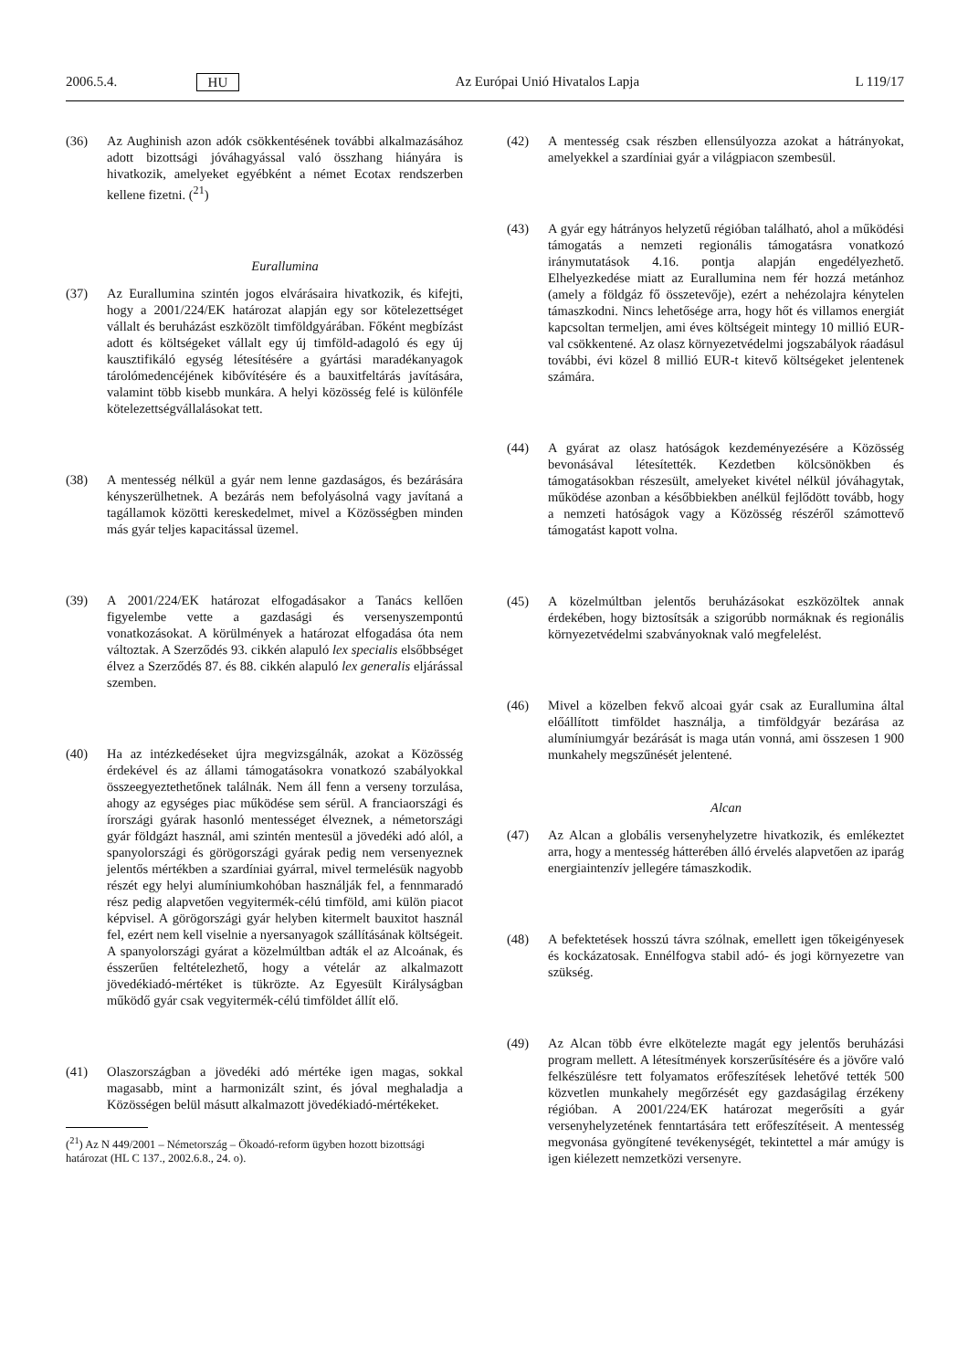2006.5.4. HU Az Európai Unió Hivatalos Lapja L 119/17
(36) Az Aughinish azon adók csökkentésének további alkalmazásához adott bizottsági jóváhagyással való összhang hiányára is hivatkozik, amelyeket egyébként a német Ecotax rendszerben kellene fizetni. (<sup>21</sup>)
Eurallumina
(37) Az Eurallumina szintén jogos elvárásaira hivatkozik, és kifejti, hogy a 2001/224/EK határozat alapján egy sor kötelezettséget vállalt és beruházást eszközölt timföldgyárában. Főként megbízást adott és költségeket vállalt egy új timföld-adagoló és egy új kausztifikáló egység létesítésére a gyártási maradékanyagok tárolómedencéjének kibővítésére és a bauxitfeltárás javítására, valamint több kisebb munkára. A helyi közösség felé is különféle kötelezettségvállalásokat tett.
(38) A mentesség nélkül a gyár nem lenne gazdaságos, és bezárására kényszerülhetnek. A bezárás nem befolyásolná vagy javítaná a tagállamok közötti kereskedelmet, mivel a Közösségben minden más gyár teljes kapacitással üzemel.
(39) A 2001/224/EK határozat elfogadásakor a Tanács kellően figyelembe vette a gazdasági és versenyszempontú vonatkozásokat. A körülmények a határozat elfogadása óta nem változtak. A Szerződés 93. cikkén alapuló lex specialis elsőbbséget élvez a Szerződés 87. és 88. cikkén alapuló lex generalis eljárással szemben.
(40) Ha az intézkedéseket újra megvizsgálnák, azokat a Közösség érdekével és az állami támogatásokra vonatkozó szabályokkal összeegyeztethetőnek találnák. Nem áll fenn a verseny torzulása, ahogy az egységes piac működése sem sérül. A franciaországi és írországi gyárak hasonló mentességet élveznek, a németországi gyár földgázt használ, ami szintén mentesül a jövedéki adó alól, a spanyolországi és görögországi gyárak pedig nem versenyeznek jelentős mértékben a szardíniai gyárral, mivel termelésük nagyobb részét egy helyi alumíniumkohóban használják fel, a fennmaradó rész pedig alapvetően vegyitermék-célú timföld, ami külön piacot képvisel. A görögországi gyár helyben kitermelt bauxitot használ fel, ezért nem kell viselnie a nyersanyagok szállításának költségeit. A spanyolországi gyárat a közelmúltban adták el az Alcoának, és ésszerűen feltételezhető, hogy a vételár az alkalmazott jövedékiadó-mértéket is tükrözte. Az Egyesült Királyságban működő gyár csak vegyitermék-célú timföldet állít elő.
(41) Olaszországban a jövedéki adó mértéke igen magas, sokkal magasabb, mint a harmonizált szint, és jóval meghaladja a Közösségen belül másutt alkalmazott jövedékiadó-mértékeket.
(<sup>21</sup>) Az N 449/2001 – Németország – Ökoadó-reform ügyben hozott bizottsági határozat (HL C 137., 2002.6.8., 24. o).
(42) A mentesség csak részben ellensúlyozza azokat a hátrányokat, amelyekkel a szardíniai gyár a világpiacon szembesül.
(43) A gyár egy hátrányos helyzetű régióban található, ahol a működési támogatás a nemzeti regionális támogatásra vonatkozó iránymutatások 4.16. pontja alapján engedélyezhető. Elhelyezkedése miatt az Eurallumina nem fér hozzá metánhoz (amely a földgáz fő összetevője), ezért a nehézolajra kénytelen támaszkodni. Nincs lehetősége arra, hogy hőt és villamos energiát kapcsoltan termeljen, ami éves költségeit mintegy 10 millió EUR-val csökkentené. Az olasz környezetvédelmi jogszabályok ráadásul további, évi közel 8 millió EUR-t kitevő költségeket jelentenek számára.
(44) A gyárat az olasz hatóságok kezdeményezésére a Közösség bevonásával létesítették. Kezdetben kölcsönökben és támogatásokban részesült, amelyeket kivétel nélkül jóváhagytak, működése azonban a későbbiekben anélkül fejlődött tovább, hogy a nemzeti hatóságok vagy a Közösség részéről számottevő támogatást kapott volna.
(45) A közelmúltban jelentős beruházásokat eszközöltek annak érdekében, hogy biztosítsák a szigorúbb normáknak és regionális környezetvédelmi szabványoknak való megfelelést.
(46) Mivel a közelben fekvő alcoai gyár csak az Eurallumina által előállított timföldet használja, a timföldgyár bezárása az alumíniumgyár bezárását is maga után vonná, ami összesen 1 900 munkahely megszűnését jelentené.
Alcan
(47) Az Alcan a globális versenyhelyzetre hivatkozik, és emlékeztet arra, hogy a mentesség hátterében álló érvelés alapvetően az iparág energiaintenzív jellegére támaszkodik.
(48) A befektetések hosszú távra szólnak, emellett igen tőkeigényesek és kockázatosak. Ennélfogva stabil adó- és jogi környezetre van szükség.
(49) Az Alcan több évre elkötelezte magát egy jelentős beruházási program mellett. A létesítmények korszerűsítésére és a jövőre való felkészülésre tett folyamatos erőfeszítések lehetővé tették 500 közvetlen munkahely megőrzését egy gazdaságilag érzékeny régióban. A 2001/224/EK határozat megerősíti a gyár versenyhelyzetének fenntartására tett erőfeszítéseit. A mentesség megvonása gyöngítené tevékenységét, tekintettel a már amúgy is igen kiélezett nemzetközi versenyre.